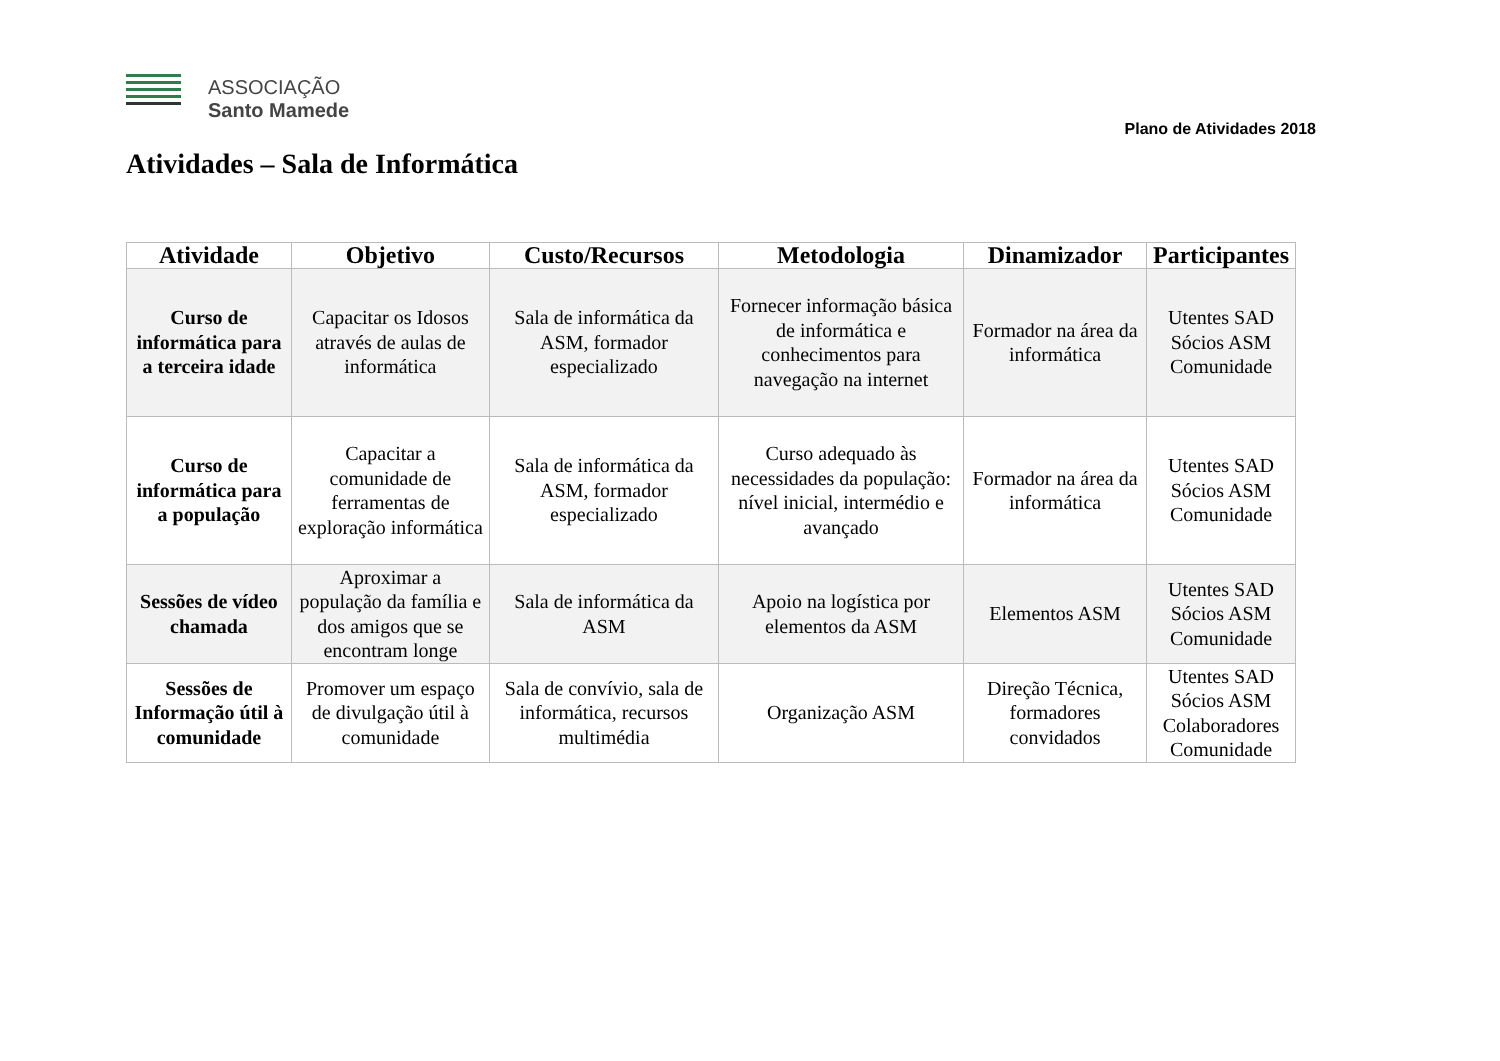ASSOCIAÇÃO
Santo Mamede
Plano de Atividades 2018
Atividades – Sala de Informática
| Atividade | Objetivo | Custo/Recursos | Metodologia | Dinamizador | Participantes |
| --- | --- | --- | --- | --- | --- |
| Curso de informática para a terceira idade | Capacitar os Idosos através de aulas de informática | Sala de informática da ASM, formador especializado | Fornecer informação básica de informática e conhecimentos para navegação na internet | Formador na área da informática | Utentes SAD Sócios ASM Comunidade |
| Curso de informática para a população | Capacitar a comunidade de ferramentas de exploração informática | Sala de informática da ASM, formador especializado | Curso adequado às necessidades da população: nível inicial, intermédio e avançado | Formador na área da informática | Utentes SAD Sócios ASM Comunidade |
| Sessões de vídeo chamada | Aproximar a população da família e dos amigos que se encontram longe | Sala de informática da ASM | Apoio na logística por elementos da ASM | Elementos ASM | Utentes SAD Sócios ASM Comunidade |
| Sessões de Informação útil à comunidade | Promover um espaço de divulgação útil à comunidade | Sala de convívio, sala de informática, recursos multimédia | Organização ASM | Direção Técnica, formadores convidados | Utentes SAD Sócios ASM Colaboradores Comunidade |